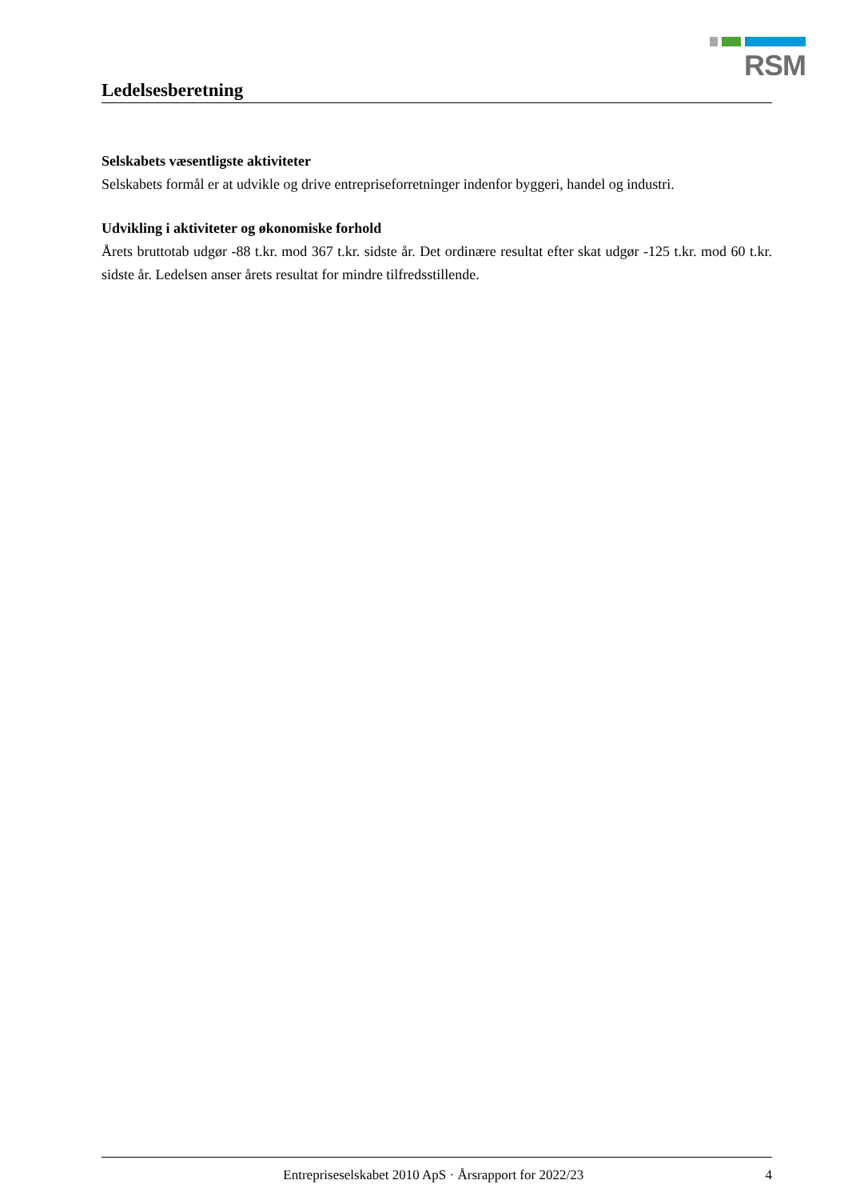RSM
Ledelsesberetning
Selskabets væsentligste aktiviteter
Selskabets formål er at udvikle og drive entrepriseforretninger indenfor byggeri, handel og industri.
Udvikling i aktiviteter og økonomiske forhold
Årets bruttotab udgør -88 t.kr. mod 367 t.kr. sidste år. Det ordinære resultat efter skat udgør -125 t.kr. mod 60 t.kr. sidste år. Ledelsen anser årets resultat for mindre tilfredsstillende.
Entrepriseselskabet 2010 ApS · Årsrapport for 2022/23 4